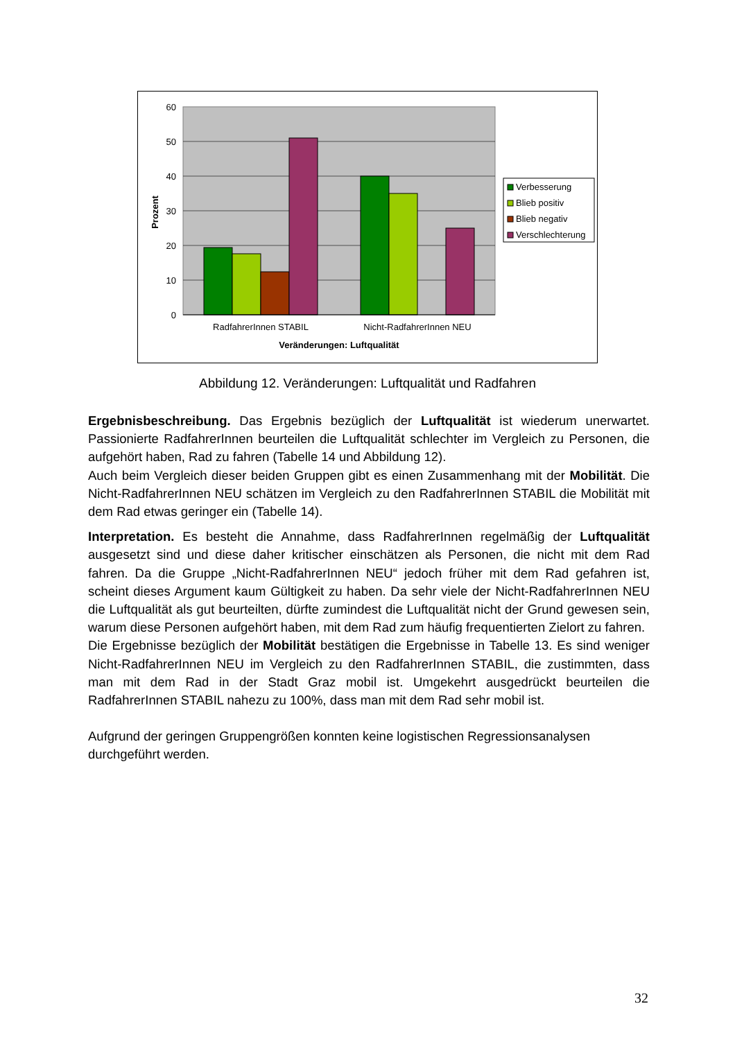60
50
40
30
20
10
0
Prozent
RadfahrerInnen STABIL
Nicht-RadfahrerInnen NEU
Veränderungen: Luftqualität
Verbesserung
Blieb positiv
Blieb negativ
Verschlechterung
Abbildung 12. Veränderungen: Luftqualität und Radfahren
Ergebnisbeschreibung. Das Ergebnis bezüglich der Luftqualität ist wiederum unerwartet. Passionierte RadfahrerInnen beurteilen die Luftqualität schlechter im Vergleich zu Personen, die aufgehört haben, Rad zu fahren (Tabelle 14 und Abbildung 12).
Auch beim Vergleich dieser beiden Gruppen gibt es einen Zusammenhang mit der Mobilität. Die Nicht-RadfahrerInnen NEU schätzen im Vergleich zu den RadfahrerInnen STABIL die Mobilität mit dem Rad etwas geringer ein (Tabelle 14).
Interpretation. Es besteht die Annahme, dass RadfahrerInnen regelmäßig der Luftqualität ausgesetzt sind und diese daher kritischer einschätzen als Personen, die nicht mit dem Rad fahren. Da die Gruppe „Nicht-RadfahrerInnen NEU“ jedoch früher mit dem Rad gefahren ist, scheint dieses Argument kaum Gültigkeit zu haben. Da sehr viele der Nicht-RadfahrerInnen NEU die Luftqualität als gut beurteilten, dürfte zumindest die Luftqualität nicht der Grund gewesen sein, warum diese Personen aufgehört haben, mit dem Rad zum häufig frequentierten Zielort zu fahren.
Die Ergebnisse bezüglich der Mobilität bestätigen die Ergebnisse in Tabelle 13. Es sind weniger Nicht-RadfahrerInnen NEU im Vergleich zu den RadfahrerInnen STABIL, die zustimmten, dass man mit dem Rad in der Stadt Graz mobil ist. Umgekehrt ausgedrückt beurteilen die RadfahrerInnen STABIL nahezu zu 100%, dass man mit dem Rad sehr mobil ist.
Aufgrund der geringen Gruppengrößen konnten keine logistischen Regressionsanalysen durchgeführt werden.
32